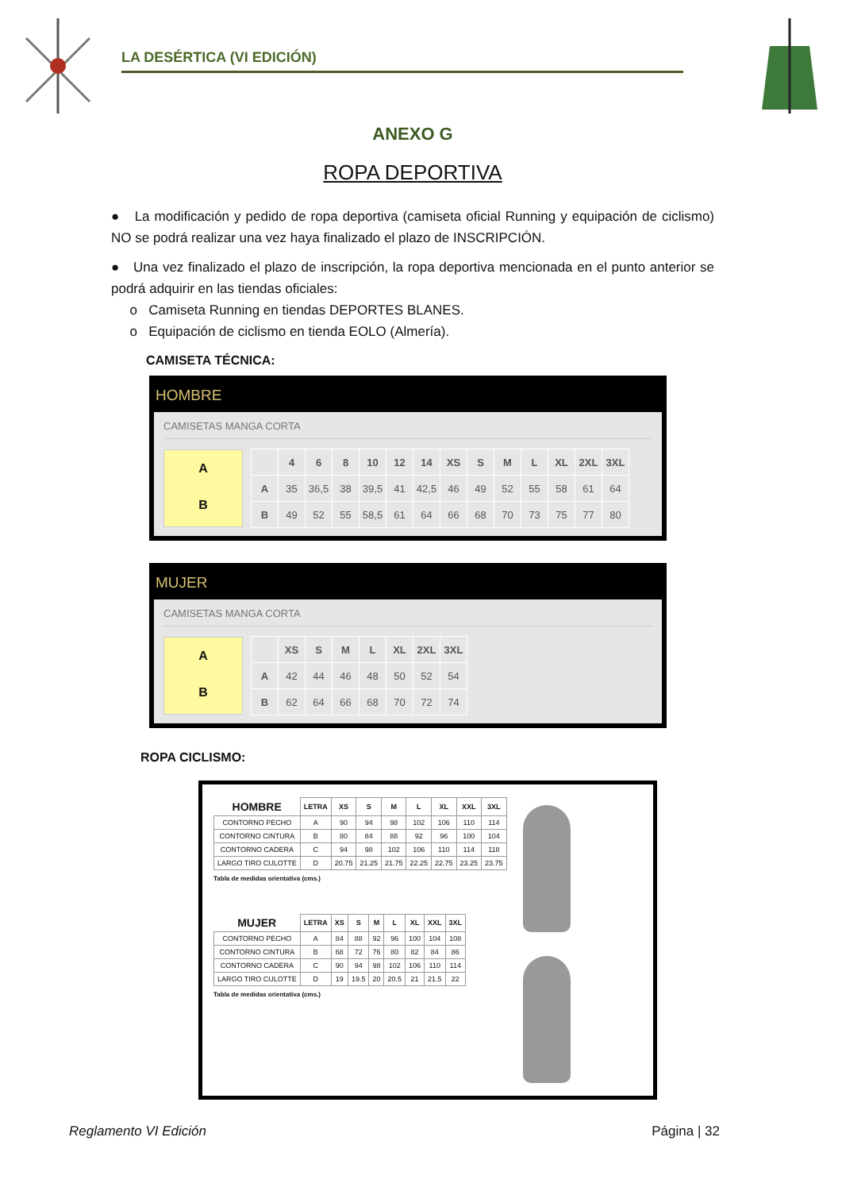LA DESÉRTICA (VI EDICIÓN)
ANEXO G
ROPA DEPORTIVA
● La modificación y pedido de ropa deportiva (camiseta oficial Running y equipación de ciclismo) NO se podrá realizar una vez haya finalizado el plazo de INSCRIPCIÓN.
● Una vez finalizado el plazo de inscripción, la ropa deportiva mencionada en el punto anterior se podrá adquirir en las tiendas oficiales:
o Camiseta Running en tiendas DEPORTES BLANES.
o Equipación de ciclismo en tienda EOLO (Almería).
CAMISETA TÉCNICA:
HOMBRE
CAMISETAS MANGA CORTA
A
B
| | 4 | 6 | 8 | 10 | 12 | 14 | XS | S | M | L | XL | 2XL | 3XL |
| --- | --- | --- | --- | --- | --- | --- | --- | --- | --- | --- | --- | --- | --- |
| A | 35 | 36,5 | 38 | 39,5 | 41 | 42,5 | 46 | 49 | 52 | 55 | 58 | 61 | 64 |
| B | 49 | 52 | 55 | 58,5 | 61 | 64 | 66 | 68 | 70 | 73 | 75 | 77 | 80 |
MUJER
CAMISETAS MANGA CORTA
A
B
| | XS | S | M | L | XL | 2XL | 3XL |
| --- | --- | --- | --- | --- | --- | --- | --- |
| A | 42 | 44 | 46 | 48 | 50 | 52 | 54 |
| B | 62 | 64 | 66 | 68 | 70 | 72 | 74 |
ROPA CICLISMO:
| HOMBRE | LETRA | XS | S | M | L | XL | XXL | 3XL |
| --- | --- | --- | --- | --- | --- | --- | --- | --- |
| CONTORNO PECHO | A | 90 | 94 | 98 | 102 | 106 | 110 | 114 |
| CONTORNO CINTURA | B | 80 | 84 | 88 | 92 | 96 | 100 | 104 |
| CONTORNO CADERA | C | 94 | 98 | 102 | 106 | 110 | 114 | 118 |
| LARGO TIRO CULOTTE | D | 20.75 | 21.25 | 21.75 | 22.25 | 22.75 | 23.25 | 23.75 |
Tabla de medidas orientativa (cms.)
| MUJER | LETRA | XS | S | M | L | XL | XXL | 3XL |
| --- | --- | --- | --- | --- | --- | --- | --- | --- |
| CONTORNO PECHO | A | 84 | 88 | 92 | 96 | 100 | 104 | 108 |
| CONTORNO CINTURA | B | 68 | 72 | 76 | 80 | 82 | 84 | 86 |
| CONTORNO CADERA | C | 90 | 94 | 98 | 102 | 106 | 110 | 114 |
| LARGO TIRO CULOTTE | D | 19 | 19.5 | 20 | 20.5 | 21 | 21.5 | 22 |
Tabla de medidas orientativa (cms.)
Reglamento VI Edición Página | 32